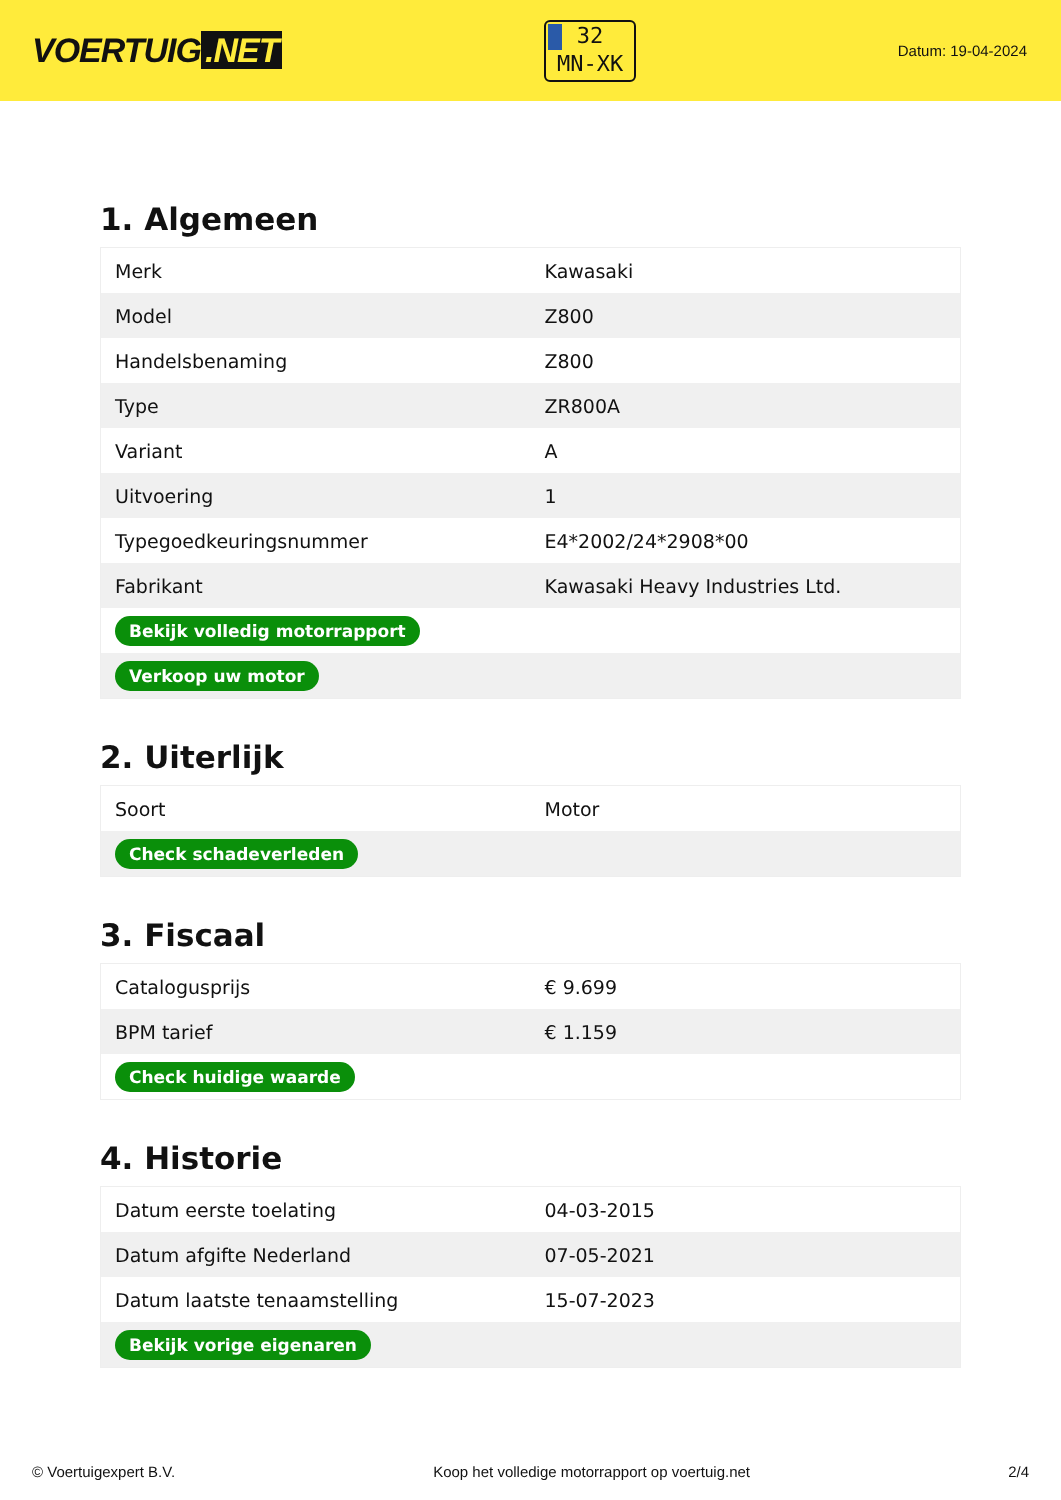VOERTUIG.NET
32
MN-XK
Datum: 19-04-2024
1. Algemeen
| Merk | Kawasaki |
| Model | Z800 |
| Handelsbenaming | Z800 |
| Type | ZR800A |
| Variant | A |
| Uitvoering | 1 |
| Typegoedkeuringsnummer | E4*2002/24*2908*00 |
| Fabrikant | Kawasaki Heavy Industries Ltd. |
| Bekijk volledig motorrapport | |
| Verkoop uw motor | |
2. Uiterlijk
| Soort | Motor |
| Check schadeverleden | |
3. Fiscaal
| Catalogusprijs | € 9.699 |
| BPM tarief | € 1.159 |
| Check huidige waarde | |
4. Historie
| Datum eerste toelating | 04-03-2015 |
| Datum afgifte Nederland | 07-05-2021 |
| Datum laatste tenaamstelling | 15-07-2023 |
| Bekijk vorige eigenaren | |
© Voertuigexpert B.V. Koop het volledige motorrapport op voertuig.net 2/4